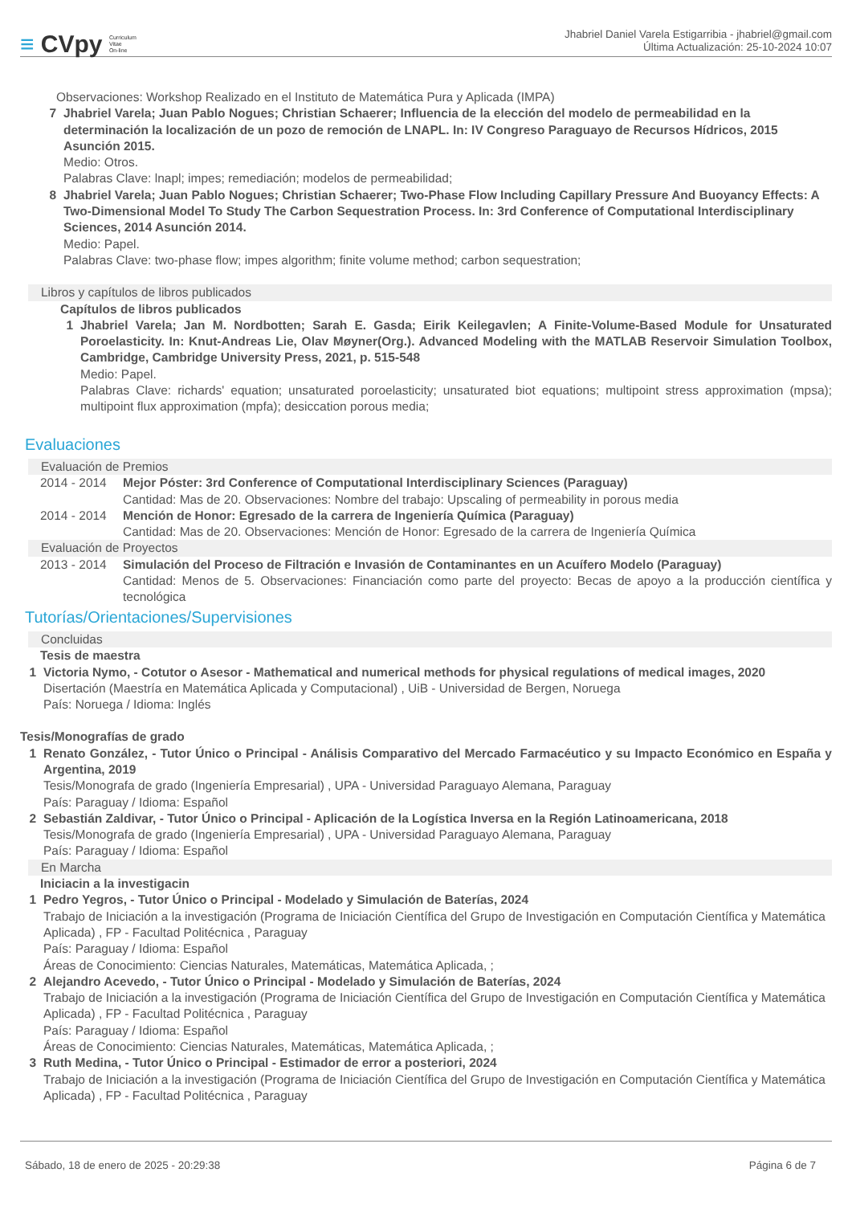≡ CVpy Curriculum
Vitae
On-line
Jhabriel Daniel Varela Estigarribia - jhabriel@gmail.com
Última Actualización: 25-10-2024 10:07
Observaciones: Workshop Realizado en el Instituto de Matemática Pura y Aplicada (IMPA)
7 Jhabriel Varela; Juan Pablo Nogues; Christian Schaerer; Influencia de la elección del modelo de permeabilidad en la determinación la localización de un pozo de remoción de LNAPL. In: IV Congreso Paraguayo de Recursos Hídricos, 2015 Asunción 2015.
Medio: Otros.
Palabras Clave: lnapl; impes; remediación; modelos de permeabilidad;
8 Jhabriel Varela; Juan Pablo Nogues; Christian Schaerer; Two-Phase Flow Including Capillary Pressure And Buoyancy Effects: A Two-Dimensional Model To Study The Carbon Sequestration Process. In: 3rd Conference of Computational Interdisciplinary Sciences, 2014 Asunción 2014.
Medio: Papel.
Palabras Clave: two-phase flow; impes algorithm; finite volume method; carbon sequestration;
Libros y capítulos de libros publicados
Capítulos de libros publicados
1 Jhabriel Varela; Jan M. Nordbotten; Sarah E. Gasda; Eirik Keilegavlen; A Finite-Volume-Based Module for Unsaturated Poroelasticity. In: Knut-Andreas Lie, Olav Møyner(Org.). Advanced Modeling with the MATLAB Reservoir Simulation Toolbox, Cambridge, Cambridge University Press, 2021, p. 515-548
Medio: Papel.
Palabras Clave: richards' equation; unsaturated poroelasticity; unsaturated biot equations; multipoint stress approximation (mpsa); multipoint flux approximation (mpfa); desiccation porous media;
Evaluaciones
Evaluación de Premios
2014 - 2014 Mejor Póster: 3rd Conference of Computational Interdisciplinary Sciences (Paraguay)
Cantidad: Mas de 20. Observaciones: Nombre del trabajo: Upscaling of permeability in porous media
2014 - 2014 Mención de Honor: Egresado de la carrera de Ingeniería Química (Paraguay)
Cantidad: Mas de 20. Observaciones: Mención de Honor: Egresado de la carrera de Ingeniería Química
Evaluación de Proyectos
2013 - 2014 Simulación del Proceso de Filtración e Invasión de Contaminantes en un Acuífero Modelo (Paraguay)
Cantidad: Menos de 5. Observaciones: Financiación como parte del proyecto: Becas de apoyo a la producción científica y tecnológica
Tutorías/Orientaciones/Supervisiones
Concluidas
Tesis de maestra
1 Victoria Nymo, - Cotutor o Asesor - Mathematical and numerical methods for physical regulations of medical images, 2020
Disertación (Maestría en Matemática Aplicada y Computacional) , UiB - Universidad de Bergen, Noruega
País: Noruega / Idioma: Inglés
Tesis/Monografías de grado
1 Renato González, - Tutor Único o Principal - Análisis Comparativo del Mercado Farmacéutico y su Impacto Económico en España y Argentina, 2019
Tesis/Monografa de grado (Ingeniería Empresarial) , UPA - Universidad Paraguayo Alemana, Paraguay
País: Paraguay / Idioma: Español
2 Sebastián Zaldivar, - Tutor Único o Principal - Aplicación de la Logística Inversa en la Región Latinoamericana, 2018
Tesis/Monografa de grado (Ingeniería Empresarial) , UPA - Universidad Paraguayo Alemana, Paraguay
País: Paraguay / Idioma: Español
En Marcha
Iniciacin a la investigacin
1 Pedro Yegros, - Tutor Único o Principal - Modelado y Simulación de Baterías, 2024
Trabajo de Iniciación a la investigación (Programa de Iniciación Científica del Grupo de Investigación en Computación Científica y Matemática Aplicada) , FP - Facultad Politécnica , Paraguay
País: Paraguay / Idioma: Español
Áreas de Conocimiento: Ciencias Naturales, Matemáticas, Matemática Aplicada, ;
2 Alejandro Acevedo, - Tutor Único o Principal - Modelado y Simulación de Baterías, 2024
Trabajo de Iniciación a la investigación (Programa de Iniciación Científica del Grupo de Investigación en Computación Científica y Matemática Aplicada) , FP - Facultad Politécnica , Paraguay
País: Paraguay / Idioma: Español
Áreas de Conocimiento: Ciencias Naturales, Matemáticas, Matemática Aplicada, ;
3 Ruth Medina, - Tutor Único o Principal - Estimador de error a posteriori, 2024
Trabajo de Iniciación a la investigación (Programa de Iniciación Científica del Grupo de Investigación en Computación Científica y Matemática Aplicada) , FP - Facultad Politécnica , Paraguay
Sábado, 18 de enero de 2025 - 20:29:38 Página 6 de 7